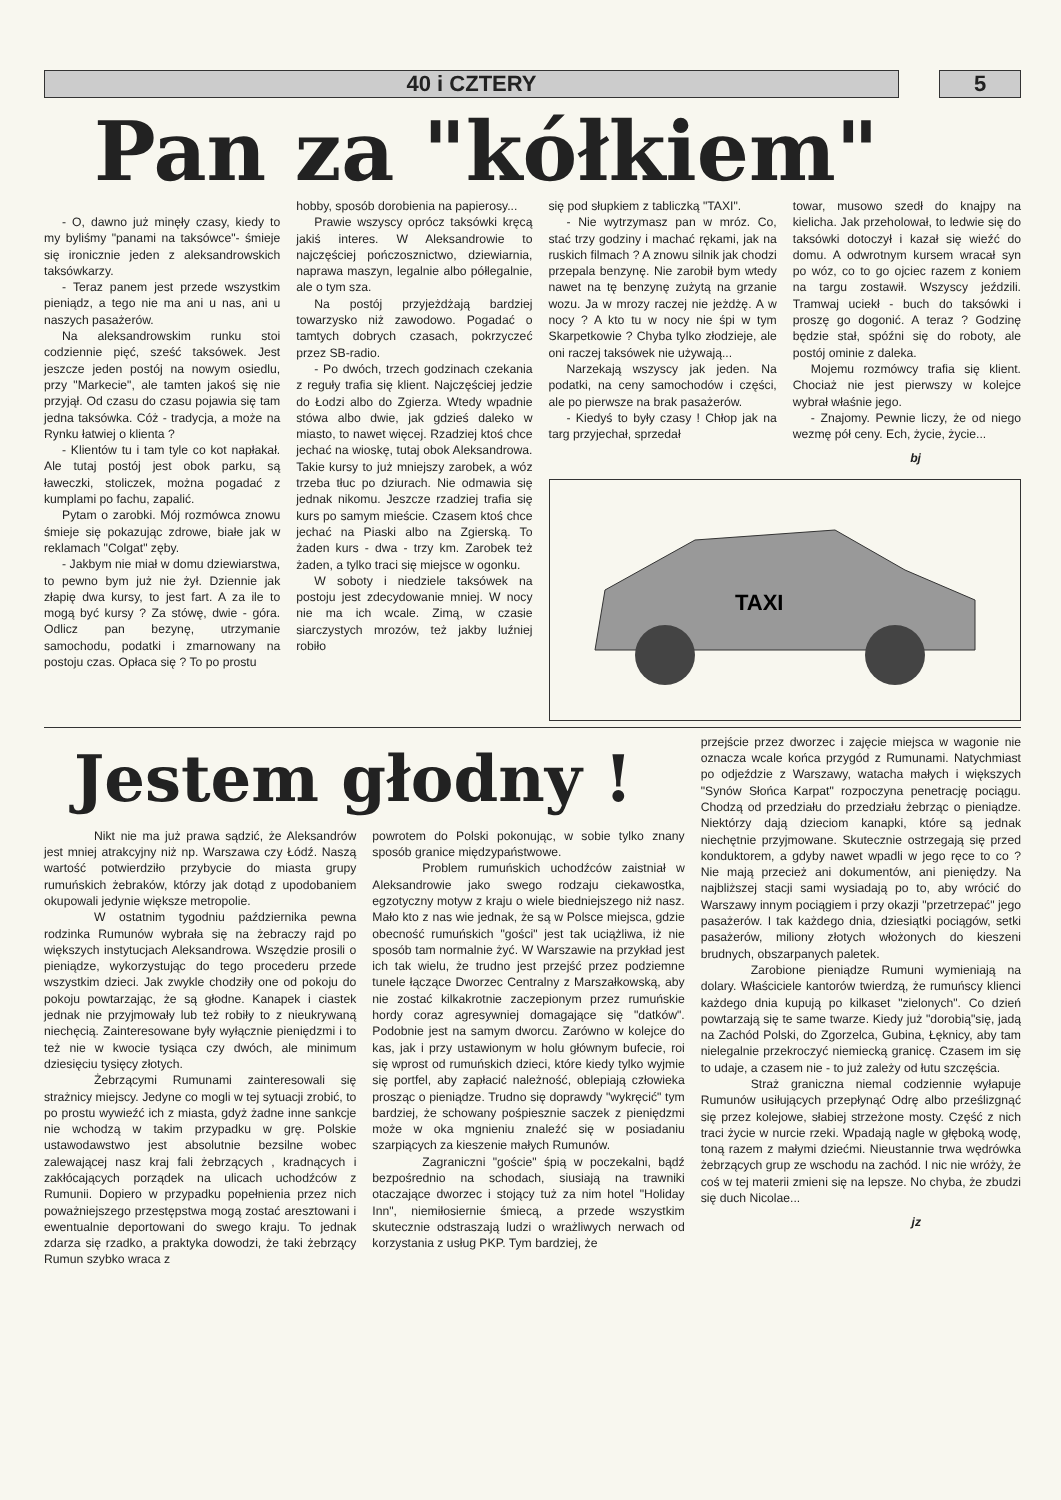40 i CZTERY 5
Pan za "kółkiem"
- O, dawno już minęły czasy, kiedy to my byliśmy "panami na taksówce"- śmieje się ironicznie jeden z aleksandrowskich taksówkarzy.
- Teraz panem jest przede wszystkim pieniądz, a tego nie ma ani u nas, ani u naszych pasażerów.
Na aleksandrowskim runku stoi codziennie pięć, sześć taksówek. Jest jeszcze jeden postój na nowym osiedlu, przy "Markecie", ale tamten jakoś się nie przyjął. Od czasu do czasu pojawia się tam jedna taksówka. Cóż - tradycja, a może na Rynku łatwiej o klienta ?
- Klientów tu i tam tyle co kot napłakał. Ale tutaj postój jest obok parku, są ławeczki, stoliczek, można pogadać z kumplami po fachu, zapalić.
Pytam o zarobki. Mój rozmówca znowu śmieje się pokazując zdrowe, białe jak w reklamach "Colgat" zęby.
- Jakbym nie miał w domu dziewiarstwa, to pewno bym już nie żył. Dziennie jak złapię dwa kursy, to jest fart. A za ile to mogą być kursy ? Za stówę, dwie - góra. Odlicz pan bezynę, utrzymanie samochodu, podatki i zmarnowany na postoju czas. Opłaca się ? To po prostu
hobby, sposób dorobienia na papierosy...
Prawie wszyscy oprócz taksówki kręcą jakiś interes. W Aleksandrowie to najczęściej pończosznictwo, dziewiarnia, naprawa maszyn, legalnie albo półlegalnie, ale o tym sza.
Na postój przyjeżdżają bardziej towarzysko niż zawodowo. Pogadać o tamtych dobrych czasach, pokrzyczeć przez SB-radio.
- Po dwóch, trzech godzinach czekania z reguły trafia się klient. Najczęściej jedzie do Łodzi albo do Zgierza. Wtedy wpadnie stówa albo dwie, jak gdzieś daleko w miasto, to nawet więcej. Rzadziej ktoś chce jechać na wioskę, tutaj obok Aleksandrowa. Takie kursy to już mniejszy zarobek, a wóz trzeba tłuc po dziurach. Nie odmawia się jednak nikomu. Jeszcze rzadziej trafia się kurs po samym mieście. Czasem ktoś chce jechać na Piaski albo na Zgierską. To żaden kurs - dwa - trzy km. Zarobek też żaden, a tylko traci się miejsce w ogonku.
W soboty i niedziele taksówek na postoju jest zdecydowanie mniej. W nocy nie ma ich wcale. Zimą, w czasie siarczystych mrozów, też jakby luźniej robiło
się pod słupkiem z tabliczką "TAXI".
- Nie wytrzymasz pan w mróz. Co, stać trzy godziny i machać rękami, jak na ruskich filmach ? A znowu silnik jak chodzi przepala benzynę. Nie zarobił bym wtedy nawet na tę benzynę zużytą na grzanie wozu. Ja w mrozy raczej nie jeżdżę. A w nocy ? A kto tu w nocy nie śpi w tym Skarpetkowie ? Chyba tylko złodzieje, ale oni raczej taksówek nie używają...
Narzekają wszyscy jak jeden. Na podatki, na ceny samochodów i części, ale po pierwsze na brak pasażerów.
- Kiedyś to były czasy ! Chłop jak na targ przyjechał, sprzedał
towar, musowo szedł do knajpy na kielicha. Jak przeholował, to ledwie się do taksówki dotoczył i kazał się wieźć do domu. A odwrotnym kursem wracał syn po wóz, co to go ojciec razem z koniem na targu zostawił. Wszyscy jeździli. Tramwaj uciekł - buch do taksówki i proszę go dogonić. A teraz ? Godzinę będzie stał, spóźni się do roboty, ale postój ominie z daleka.
Mojemu rozmówcy trafia się klient. Chociaż nie jest pierwszy w kolejce wybrał właśnie jego.
- Znajomy. Pewnie liczy, że od niego wezmę pół ceny. Ech, życie, życie...
bj
TAXI
Jestem głodny !
Nikt nie ma już prawa sądzić, że Aleksandrów jest mniej atrakcyjny niż np. Warszawa czy Łódź. Naszą wartość potwierdziło przybycie do miasta grupy rumuńskich żebraków, którzy jak dotąd z upodobaniem okupowali jedynie większe metropolie.
W ostatnim tygodniu października pewna rodzinka Rumunów wybrała się na żebraczy rajd po większych instytucjach Aleksandrowa. Wszędzie prosili o pieniądze, wykorzystując do tego procederu przede wszystkim dzieci. Jak zwykle chodziły one od pokoju do pokoju powtarzając, że są głodne. Kanapek i ciastek jednak nie przyjmowały lub też robiły to z nieukrywaną niechęcią. Zainteresowane były wyłącznie pieniędzmi i to też nie w kwocie tysiąca czy dwóch, ale minimum dziesięciu tysięcy złotych.
Żebrzącymi Rumunami zainteresowali się strażnicy miejscy. Jedyne co mogli w tej sytuacji zrobić, to po prostu wywieźć ich z miasta, gdyż żadne inne sankcje nie wchodzą w takim przypadku w grę. Polskie ustawodawstwo jest absolutnie bezsilne wobec zalewającej nasz kraj fali żebrzących , kradnących i zakłócających porządek na ulicach uchodźców z Rumunii. Dopiero w przypadku popełnienia przez nich poważniejszego przestępstwa mogą zostać aresztowani i ewentualnie deportowani do swego kraju. To jednak zdarza się rzadko, a praktyka dowodzi, że taki żebrzący Rumun szybko wraca z
powrotem do Polski pokonując, w sobie tylko znany sposób granice międzypaństwowe.
Problem rumuńskich uchodźców zaistniał w Aleksandrowie jako swego rodzaju ciekawostka, egzotyczny motyw z kraju o wiele biedniejszego niż nasz. Mało kto z nas wie jednak, że są w Polsce miejsca, gdzie obecność rumuńskich "gości" jest tak uciążliwa, iż nie sposób tam normalnie żyć. W Warszawie na przykład jest ich tak wielu, że trudno jest przejść przez podziemne tunele łączące Dworzec Centralny z Marszałkowską, aby nie zostać kilkakrotnie zaczepionym przez rumuńskie hordy coraz agresywniej domagające się "datków". Podobnie jest na samym dworcu. Zarówno w kolejce do kas, jak i przy ustawionym w holu głównym bufecie, roi się wprost od rumuńskich dzieci, które kiedy tylko wyjmie się portfel, aby zapłacić należność, oblepiają człowieka prosząc o pieniądze. Trudno się doprawdy "wykręcić" tym bardziej, że schowany pośpiesznie saczek z pieniędzmi może w oka mgnieniu znaleźć się w posiadaniu szarpiących za kieszenie małych Rumunów.
Zagraniczni "goście" śpią w poczekalni, bądź bezpośrednio na schodach, siusiają na trawniki otaczające dworzec i stojący tuż za nim hotel "Holiday Inn", niemiłosiernie śmiecą, a przede wszystkim skutecznie odstraszają ludzi o wrażliwych nerwach od korzystania z usług PKP. Tym bardziej, że
przejście przez dworzec i zajęcie miejsca w wagonie nie oznacza wcale końca przygód z Rumunami. Natychmiast po odjeździe z Warszawy, watacha małych i większych "Synów Słońca Karpat" rozpoczyna penetrację pociągu. Chodzą od przedziału do przedziału żebrząc o pieniądze. Niektórzy dają dzieciom kanapki, które są jednak niechętnie przyjmowane. Skutecznie ostrzegają się przed konduktorem, a gdyby nawet wpadli w jego ręce to co ? Nie mają przecież ani dokumentów, ani pieniędzy. Na najbliższej stacji sami wysiadają po to, aby wrócić do Warszawy innym pociągiem i przy okazji "przetrzepać" jego pasażerów. I tak każdego dnia, dziesiątki pociągów, setki pasażerów, miliony złotych włożonych do kieszeni brudnych, obszarpanych paletek.
Zarobione pieniądze Rumuni wymieniają na dolary. Właściciele kantorów twierdzą, że rumuńscy klienci każdego dnia kupują po kilkaset "zielonych". Co dzień powtarzają się te same twarze. Kiedy już "dorobią"się, jadą na Zachód Polski, do Zgorzelca, Gubina, Łęknicy, aby tam nielegalnie przekroczyć niemiecką granicę. Czasem im się to udaje, a czasem nie - to już zależy od łutu szczęścia.
Straż graniczna niemal codziennie wyłapuje Rumunów usiłujących przepłynąć Odrę albo prześlizgnąć się przez kolejowe, słabiej strzeżone mosty. Część z nich traci życie w nurcie rzeki. Wpadają nagle w głęboką wodę, toną razem z małymi dziećmi. Nieustannie trwa wędrówka żebrzących grup ze wschodu na zachód. I nic nie wróży, że coś w tej materii zmieni się na lepsze. No chyba, że zbudzi się duch Nicolae...
jz